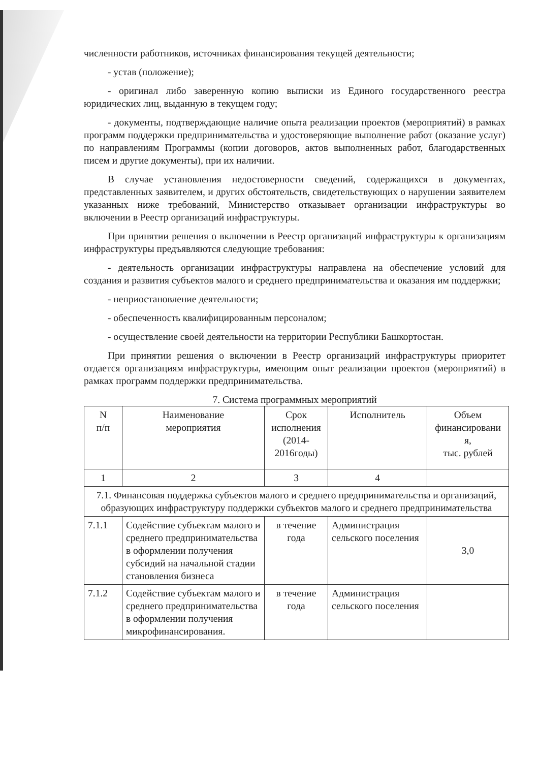численности работников, источниках финансирования текущей деятельности;
- устав (положение);
- оригинал либо заверенную копию выписки из Единого государственного реестра юридических лиц, выданную в текущем году;
- документы, подтверждающие наличие опыта реализации проектов (мероприятий) в рамках программ поддержки предпринимательства и удостоверяющие выполнение работ (оказание услуг) по направлениям Программы (копии договоров, актов выполненных работ, благодарственных писем и другие документы), при их наличии.
В случае установления недостоверности сведений, содержащихся в документах, представленных заявителем, и других обстоятельств, свидетельствующих о нарушении заявителем указанных ниже требований, Министерство отказывает организации инфраструктуры во включении в Реестр организаций инфраструктуры.
При принятии решения о включении в Реестр организаций инфраструктуры к организациям инфраструктуры предъявляются следующие требования:
- деятельность организации инфраструктуры направлена на обеспечение условий для создания и развития субъектов малого и среднего предпринимательства и оказания им поддержки;
- неприостановление деятельности;
- обеспеченность квалифицированным персоналом;
- осуществление своей деятельности на территории Республики Башкортостан.
При принятии решения о включении в Реестр организаций инфраструктуры приоритет отдается организациям инфраструктуры, имеющим опыт реализации проектов (мероприятий) в рамках программ поддержки предпринимательства.
7. Система программных мероприятий
| N п/п | Наименование мероприятия | Срок исполнения (2014- 2016годы) | Исполнитель | Объем финансировани я, тыс. рублей |
| 1 | 2 | 3 | 4 | |
| 7.1. Финансовая поддержка субъектов малого и среднего предпринимательства и организаций, образующих инфраструктуру поддержки субъектов малого и среднего предпринимательства | | | | |
| 7.1.1 | Содействие субъектам малого и среднего предпринимательства в оформлении получения субсидий на начальной стадии становления бизнеса | в течение года | Администрация сельского поселения | 3,0 |
| 7.1.2 | Содействие субъектам малого и среднего предпринимательства в оформлении получения микрофинансирования. | в течение года | Администрация сельского поселения | |